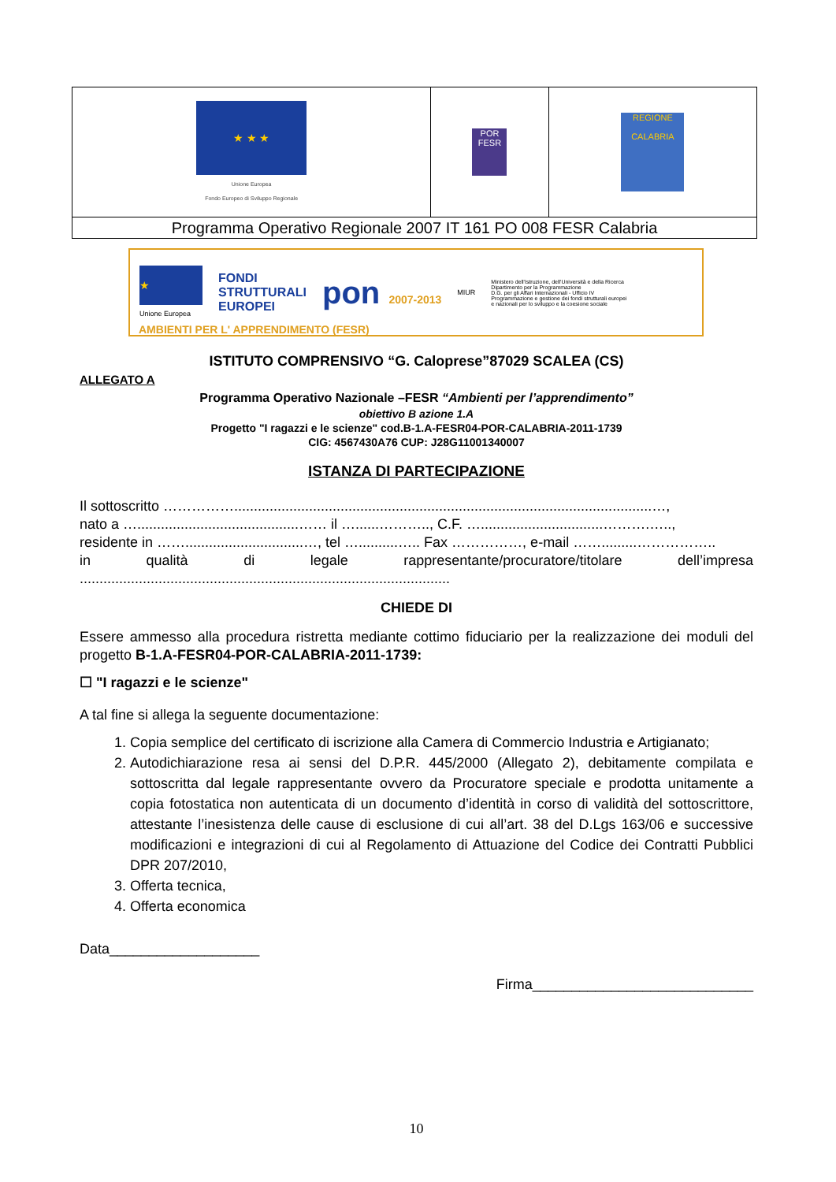| ★ ★ ★ Unione Europea Fondo Europeo di Sviluppo Regionale | POR FESR | REGIONE CALABRIA |
| Programma Operativo Regionale 2007 IT 161 PO 008 FESR Calabria | | |
★
Unione Europea
FONDI
STRUTTURALI
EUROPEI
pon 2007-2013
MIUR
Ministero dell'Istruzione, dell'Università e della Ricerca
Dipartimento per la Programmazione
D.G. per gli Affari Internazionali - Ufficio IV
Programmazione e gestione dei fondi strutturali europei
e nazionali per lo sviluppo e la coesione sociale
AMBIENTI PER L' APPRENDIMENTO (FESR)
ISTITUTO COMPRENSIVO “G. Caloprese”87029 SCALEA (CS)
ALLEGATO A
Programma Operativo Nazionale –FESR “Ambienti per l’apprendimento”
obiettivo B azione 1.A
Progetto "I ragazzi e le scienze" cod.B-1.A-FESR04-POR-CALABRIA-2011-1739
CIG: 4567430A76 CUP: J28G11001340007
ISTANZA DI PARTECIPAZIONE
Il sottoscritto ……………..........................................................................................................…,
nato a ….........................................…… il …......……….., C.F. …...............................……….…..,
residente in ……..............................…, tel …..........….. Fax ……………, e-mail …….........……………..
in qualità di legale rappresentante/procuratore/titolare dell’impresa
..............................................................................................
CHIEDE DI
Essere ammesso alla procedura ristretta mediante cottimo fiduciario per la realizzazione dei moduli del progetto B-1.A-FESR04-POR-CALABRIA-2011-1739:
☐ "I ragazzi e le scienze"
A tal fine si allega la seguente documentazione:
1. Copia semplice del certificato di iscrizione alla Camera di Commercio Industria e Artigianato;
2. Autodichiarazione resa ai sensi del D.P.R. 445/2000 (Allegato 2), debitamente compilata e sottoscritta dal legale rappresentante ovvero da Procuratore speciale e prodotta unitamente a copia fotostatica non autenticata di un documento d’identità in corso di validità del sottoscrittore, attestante l’inesistenza delle cause di esclusione di cui all’art. 38 del D.Lgs 163/06 e successive modificazioni e integrazioni di cui al Regolamento di Attuazione del Codice dei Contratti Pubblici DPR 207/2010,
3. Offerta tecnica,
4. Offerta economica
Data___________________
Firma____________________________
10